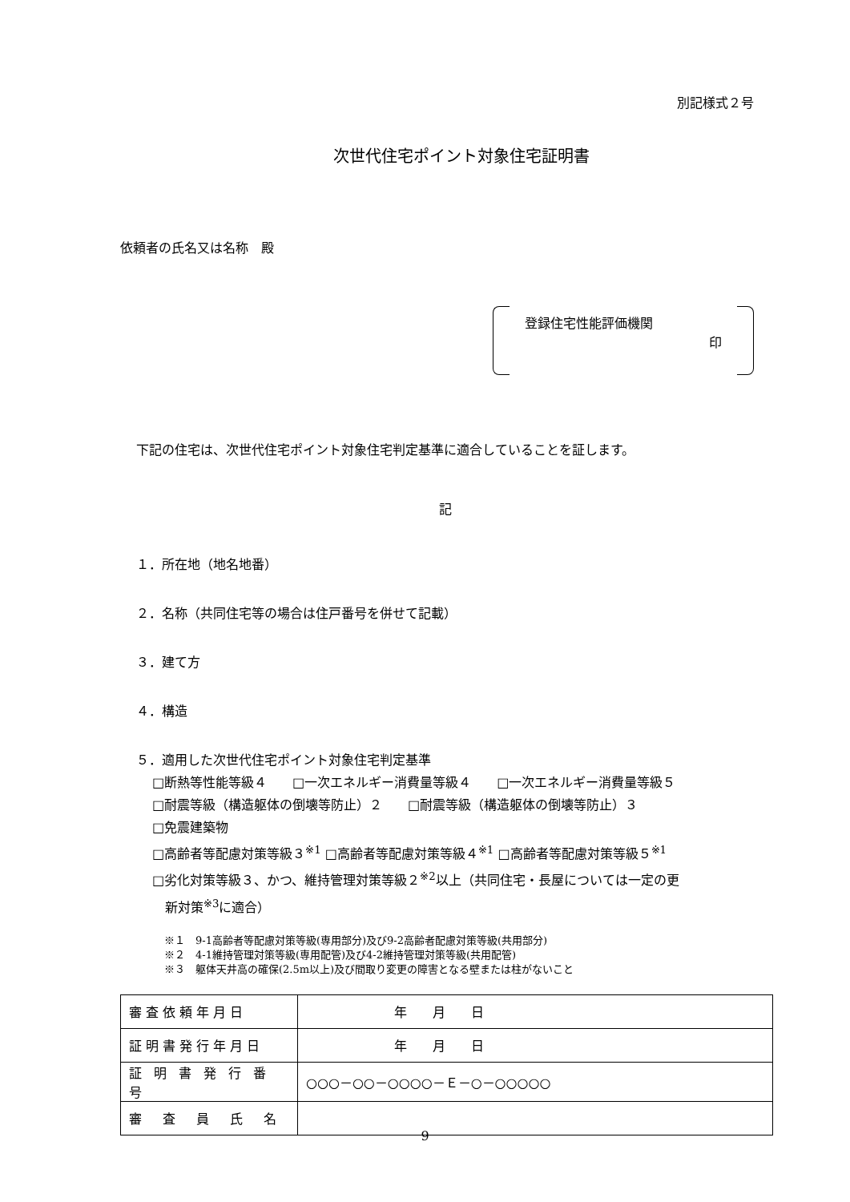別記様式２号
次世代住宅ポイント対象住宅証明書
依頼者の氏名又は名称　殿
登録住宅性能評価機関
印
下記の住宅は、次世代住宅ポイント対象住宅判定基準に適合していることを証します。
記
１．所在地（地名地番）
２．名称（共同住宅等の場合は住戸番号を併せて記載）
３．建て方
４．構造
５．適用した次世代住宅ポイント対象住宅判定基準
□断熱等性能等級４　　□一次エネルギー消費量等級４　　□一次エネルギー消費量等級５
□耐震等級（構造躯体の倒壊等防止）２　　□耐震等級（構造躯体の倒壊等防止）３
□免震建築物
□高齢者等配慮対策等級３<sup>※1</sup> □高齢者等配慮対策等級４<sup>※1</sup> □高齢者等配慮対策等級５<sup>※1</sup>
□劣化対策等級３、かつ、維持管理対策等級２<sup>※2</sup>以上（共同住宅・長屋については一定の更
　新対策<sup>※3</sup>に適合）
※１　9-1高齢者等配慮対策等級(専用部分)及び9-2高齢者配慮対策等級(共用部分)
※２　4-1維持管理対策等級(専用配管)及び4-2維持管理対策等級(共用配管)
※３　躯体天井高の確保(2.5m以上)及び間取り変更の障害となる壁または柱がないこと
| 審査依頼年月日 | 年 月 日 |
| 証明書発行年月日 | 年 月 日 |
| 証 明 書 発 行 番 号 | ○○○－○○－○○○○－Ｅ－○－○○○○○ |
| 審 査 員 氏 名 | |
9